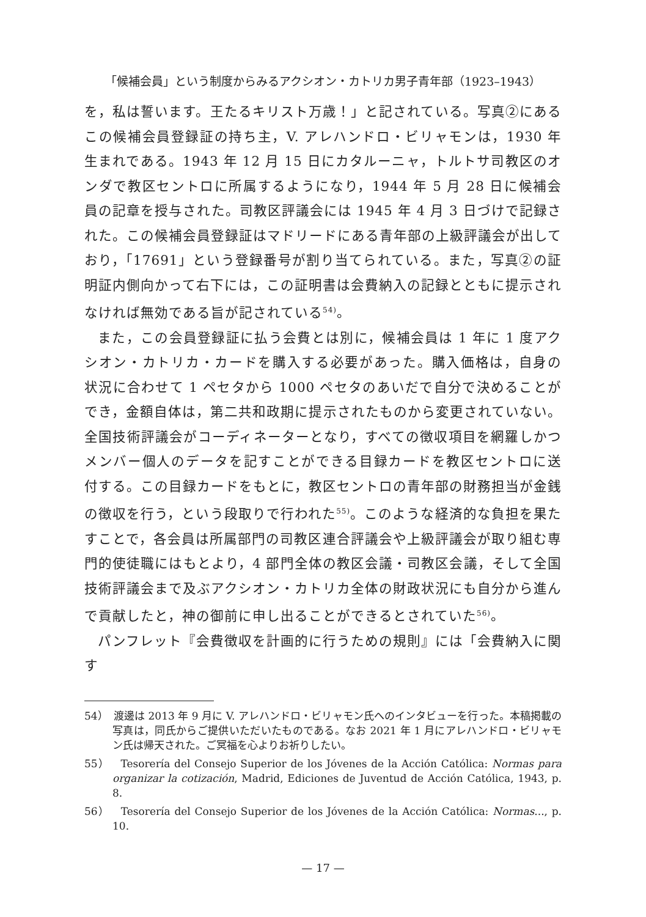「候補会員」という制度からみるアクシオン・カトリカ男子青年部（1923–1943）
を，私は誓います。王たるキリスト万歳！」と記されている。写真②にあるこの候補会員登録証の持ち主，V. アレハンドロ・ビリャモンは，1930 年生まれである。1943 年 12 月 15 日にカタルーニャ，トルトサ司教区のオンダで教区セントロに所属するようになり，1944 年 5 月 28 日に候補会員の記章を授与された。司教区評議会には 1945 年 4 月 3 日づけで記録された。この候補会員登録証はマドリードにある青年部の上級評議会が出しており，「17691」という登録番号が割り当てられている。また，写真②の証明証内側向かって右下には，この証明書は会費納入の記録とともに提示されなければ無効である旨が記されている<sup>54)</sup>。
また，この会員登録証に払う会費とは別に，候補会員は 1 年に 1 度アクシオン・カトリカ・カードを購入する必要があった。購入価格は，自身の状況に合わせて 1 ペセタから 1000 ペセタのあいだで自分で決めることができ，金額自体は，第二共和政期に提示されたものから変更されていない。全国技術評議会がコーディネーターとなり，すべての徴収項目を網羅しかつメンバー個人のデータを記すことができる目録カードを教区セントロに送付する。この目録カードをもとに，教区セントロの青年部の財務担当が金銭の徴収を行う，という段取りで行われた<sup>55)</sup>。このような経済的な負担を果たすことで，各会員は所属部門の司教区連合評議会や上級評議会が取り組む専門的使徒職にはもとより，4 部門全体の教区会議・司教区会議，そして全国技術評議会まで及ぶアクシオン・カトリカ全体の財政状況にも自分から進んで貢献したと，神の御前に申し出ることができるとされていた<sup>56)</sup>。
パンフレット『会費徴収を計画的に行うための規則』には「会費納入に関す
54）　渡邊は 2013 年 9 月に V. アレハンドロ・ビリャモン氏へのインタビューを行った。本稿掲載の写真は，同氏からご提供いただいたものである。なお 2021 年 1 月にアレハンドロ・ビリャモン氏は帰天された。ご冥福を心よりお祈りしたい。
55）　Tesorería del Consejo Superior de los Jóvenes de la Acción Católica: Normas para organizar la cotización, Madrid, Ediciones de Juventud de Acción Católica, 1943, p. 8.
56）　Tesorería del Consejo Superior de los Jóvenes de la Acción Católica: Normas..., p. 10.
— 17 —